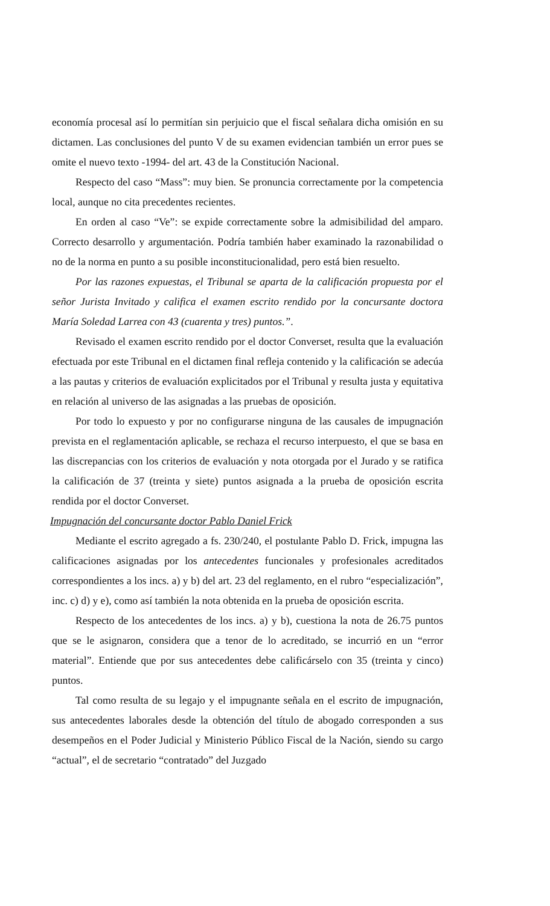economía procesal así lo permitían sin perjuicio que el fiscal señalara dicha omisión en su dictamen. Las conclusiones del punto V de su examen evidencian también un error pues se omite el nuevo texto -1994- del art. 43 de la Constitución Nacional.
Respecto del caso “Mass”: muy bien. Se pronuncia correctamente por la competencia local, aunque no cita precedentes recientes.
En orden al caso “Ve”: se expide correctamente sobre la admisibilidad del amparo. Correcto desarrollo y argumentación. Podría también haber examinado la razonabilidad o no de la norma en punto a su posible inconstitucionalidad, pero está bien resuelto.
Por las razones expuestas, el Tribunal se aparta de la calificación propuesta por el señor Jurista Invitado y califica el examen escrito rendido por la concursante doctora María Soledad Larrea con 43 (cuarenta y tres) puntos.”.
Revisado el examen escrito rendido por el doctor Converset, resulta que la evaluación efectuada por este Tribunal en el dictamen final refleja contenido y la calificación se adecúa a las pautas y criterios de evaluación explicitados por el Tribunal y resulta justa y equitativa en relación al universo de las asignadas a las pruebas de oposición.
Por todo lo expuesto y por no configurarse ninguna de las causales de impugnación prevista en el reglamentación aplicable, se rechaza el recurso interpuesto, el que se basa en las discrepancias con los criterios de evaluación y nota otorgada por el Jurado y se ratifica la calificación de 37 (treinta y siete) puntos asignada a la prueba de oposición escrita rendida por el doctor Converset.
Impugnación del concursante doctor Pablo Daniel Frick
Mediante el escrito agregado a fs. 230/240, el postulante Pablo D. Frick, impugna las calificaciones asignadas por los antecedentes funcionales y profesionales acreditados correspondientes a los incs. a) y b) del art. 23 del reglamento, en el rubro “especialización”, inc. c) d) y e), como así también la nota obtenida en la prueba de oposición escrita.
Respecto de los antecedentes de los incs. a) y b), cuestiona la nota de 26.75 puntos que se le asignaron, considera que a tenor de lo acreditado, se incurrió en un “error material”. Entiende que por sus antecedentes debe calificárselo con 35 (treinta y cinco) puntos.
Tal como resulta de su legajo y el impugnante señala en el escrito de impugnación, sus antecedentes laborales desde la obtención del título de abogado corresponden a sus desempeños en el Poder Judicial y Ministerio Público Fiscal de la Nación, siendo su cargo “actual”, el de secretario “contratado” del Juzgado